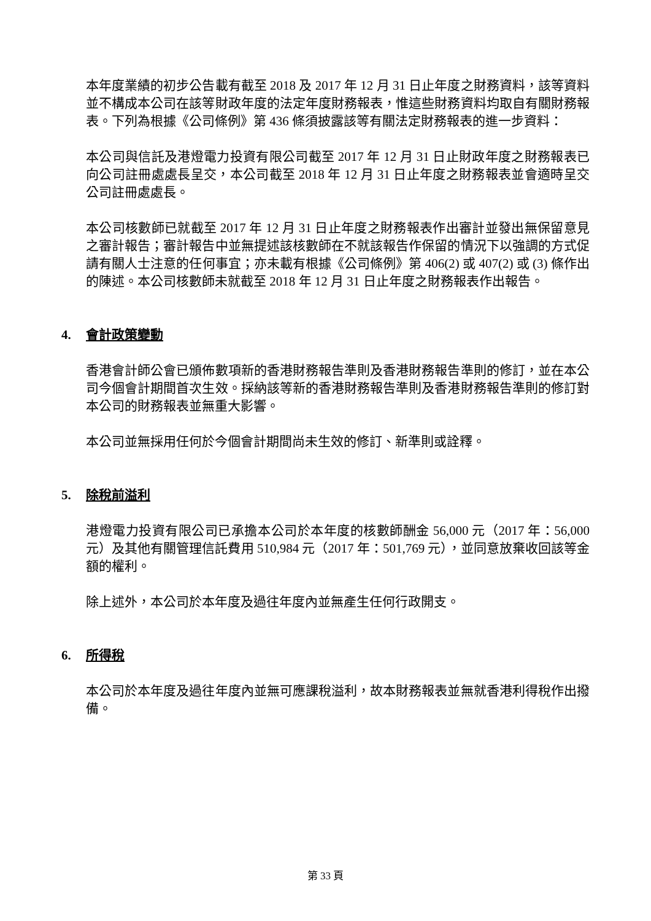本年度業績的初步公告載有截至 2018 及 2017 年 12 月 31 日止年度之財務資料，該等資料並不構成本公司在該等財政年度的法定年度財務報表，惟這些財務資料均取自有關財務報表。下列為根據《公司條例》第 436 條須披露該等有關法定財務報表的進一步資料：
本公司與信託及港燈電力投資有限公司截至 2017 年 12 月 31 日止財政年度之財務報表已向公司註冊處處長呈交，本公司截至 2018 年 12 月 31 日止年度之財務報表並會適時呈交公司註冊處處長。
本公司核數師已就截至 2017 年 12 月 31 日止年度之財務報表作出審計並發出無保留意見之審計報告；審計報告中並無提述該核數師在不就該報告作保留的情況下以強調的方式促請有關人士注意的任何事宜；亦未載有根據《公司條例》第 406(2) 或 407(2) 或 (3) 條作出的陳述。本公司核數師未就截至 2018 年 12 月 31 日止年度之財務報表作出報告。
4. 會計政策變動
香港會計師公會已頒佈數項新的香港財務報告準則及香港財務報告準則的修訂，並在本公司今個會計期間首次生效。採納該等新的香港財務報告準則及香港財務報告準則的修訂對本公司的財務報表並無重大影響。
本公司並無採用任何於今個會計期間尚未生效的修訂、新準則或詮釋。
5. 除稅前溢利
港燈電力投資有限公司已承擔本公司於本年度的核數師酬金 56,000 元（2017 年：56,000 元）及其他有關管理信託費用 510,984 元（2017 年：501,769 元），並同意放棄收回該等金額的權利。
除上述外，本公司於本年度及過往年度內並無產生任何行政開支。
6. 所得稅
本公司於本年度及過往年度內並無可應課稅溢利，故本財務報表並無就香港利得稅作出撥備。
第 33 頁